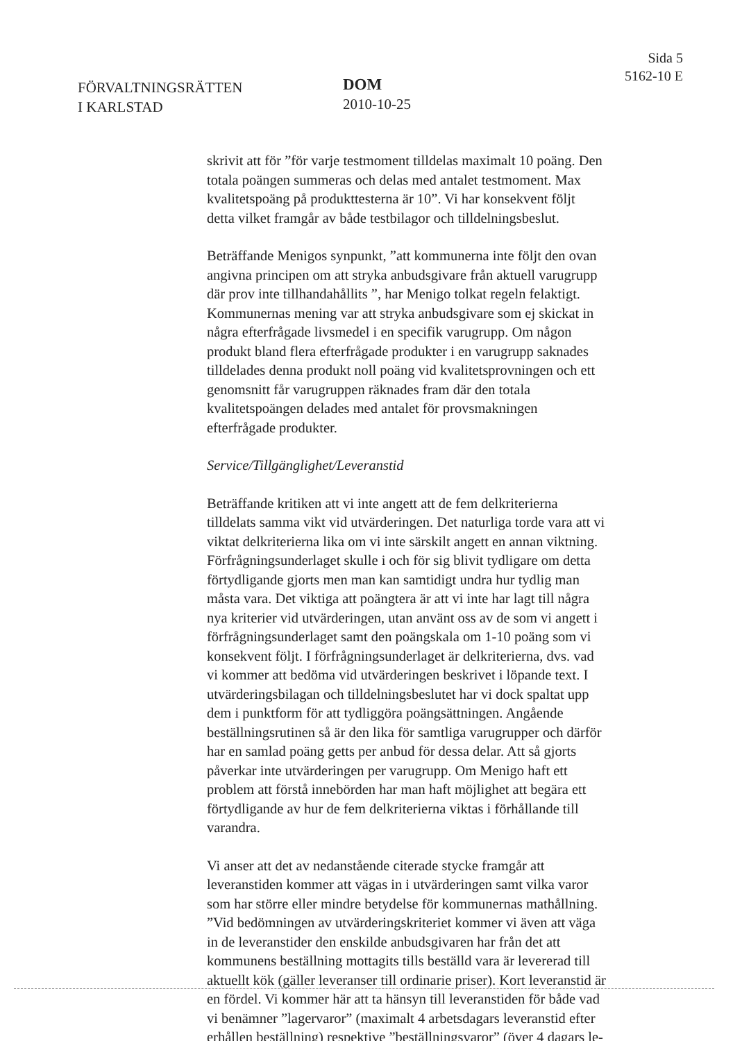FÖRVALTNINGSRÄTTEN
I KARLSTAD
DOM
2010-10-25
Sida 5
5162-10 E
skrivit att för ”för varje testmoment tilldelas maximalt 10 poäng. Den totala poängen summeras och delas med antalet testmoment. Max kvalitetspoäng på produkttesterna är 10”. Vi har konsekvent följt detta vilket framgår av både testbilagor och tilldelningsbeslut.
Beträffande Menigos synpunkt, ”att kommunerna inte följt den ovan angivna principen om att stryka anbudsgivare från aktuell varugrupp där prov inte tillhandahållits ”, har Menigo tolkat regeln felaktigt. Kommunernas mening var att stryka anbudsgivare som ej skickat in några efterfrågade livsmedel i en specifik varugrupp. Om någon produkt bland flera efterfrågade produkter i en varugrupp saknades tilldelades denna produkt noll poäng vid kvalitetsprovningen och ett genomsnitt får varugruppen räknades fram där den totala kvalitetspoängen delades med antalet för provsmakningen efterfrågade produkter.
Service/Tillgänglighet/Leveranstid
Beträffande kritiken att vi inte angett att de fem delkriterierna tilldelats samma vikt vid utvärderingen. Det naturliga torde vara att vi viktat delkriterierna lika om vi inte särskilt angett en annan viktning. Förfrågningsunderlaget skulle i och för sig blivit tydligare om detta förtydligande gjorts men man kan samtidigt undra hur tydlig man måsta vara. Det viktiga att poängtera är att vi inte har lagt till några nya kriterier vid utvärderingen, utan använt oss av de som vi angett i förfrågningsunderlaget samt den poängskala om 1-10 poäng som vi konsekvent följt. I förfrågningsunderlaget är delkriterierna, dvs. vad vi kommer att bedöma vid utvärderingen beskrivet i löpande text. I utvärderingsbilagan och tilldelningsbeslutet har vi dock spaltat upp dem i punktform för att tydliggöra poängsättningen. Angående beställningsrutinen så är den lika för samtliga varugrupper och därför har en samlad poäng getts per anbud för dessa delar. Att så gjorts påverkar inte utvärderingen per varugrupp. Om Menigo haft ett problem att förstå innebörden har man haft möjlighet att begära ett förtydligande av hur de fem delkriterierna viktas i förhållande till varandra.
Vi anser att det av nedanstående citerade stycke framgår att leveranstiden kommer att vägas in i utvärderingen samt vilka varor som har större eller mindre betydelse för kommunernas mathållning.
”Vid bedömningen av utvärderingskriteriet kommer vi även att väga in de leveranstider den enskilde anbudsgivaren har från det att kommunens beställning mottagits tills beställd vara är levererad till aktuellt kök (gäller leveranser till ordinarie priser). Kort leveranstid är en fördel. Vi kommer här att ta hänsyn till leveranstiden för både vad vi benämner ”lagervaror” (maximalt 4 arbetsdagars leveranstid efter erhållen beställning) respektive ”beställningsvaror” (över 4 dagars le-